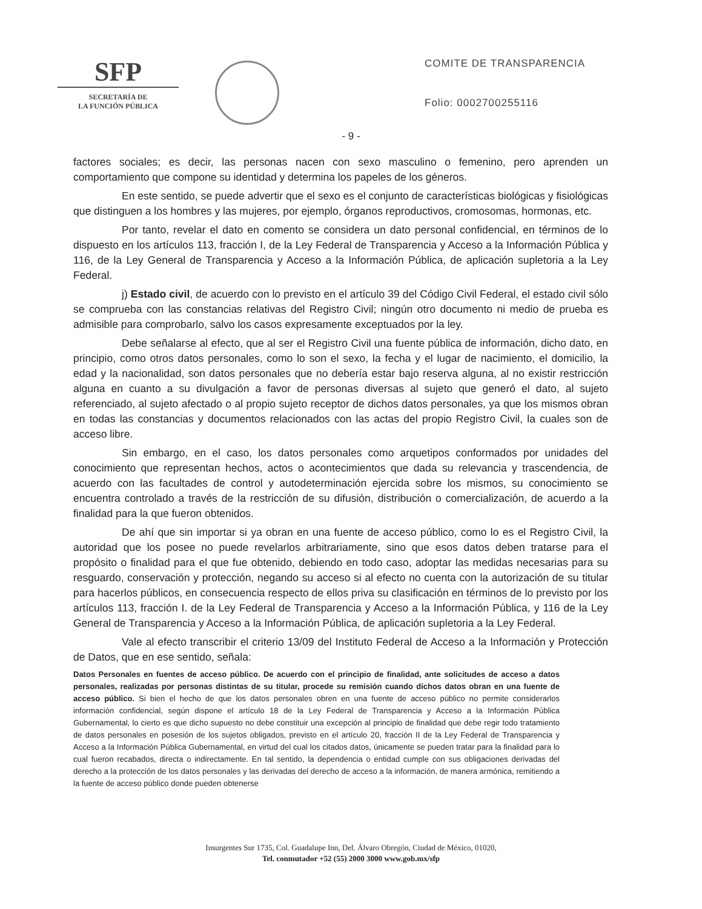SFP
SECRETARÍA DE
LA FUNCIÓN PÚBLICA
COMITE DE TRANSPARENCIA
Folio: 0002700255116
- 9 -
factores sociales; es decir, las personas nacen con sexo masculino o femenino, pero aprenden un comportamiento que compone su identidad y determina los papeles de los géneros.
En este sentido, se puede advertir que el sexo es el conjunto de características biológicas y fisiológicas que distinguen a los hombres y las mujeres, por ejemplo, órganos reproductivos, cromosomas, hormonas, etc.
Por tanto, revelar el dato en comento se considera un dato personal confidencial, en términos de lo dispuesto en los artículos 113, fracción I, de la Ley Federal de Transparencia y Acceso a la Información Pública y 116, de la Ley General de Transparencia y Acceso a la Información Pública, de aplicación supletoria a la Ley Federal.
j) Estado civil, de acuerdo con lo previsto en el artículo 39 del Código Civil Federal, el estado civil sólo se comprueba con las constancias relativas del Registro Civil; ningún otro documento ni medio de prueba es admisible para comprobarlo, salvo los casos expresamente exceptuados por la ley.
Debe señalarse al efecto, que al ser el Registro Civil una fuente pública de información, dicho dato, en principio, como otros datos personales, como lo son el sexo, la fecha y el lugar de nacimiento, el domicilio, la edad y la nacionalidad, son datos personales que no debería estar bajo reserva alguna, al no existir restricción alguna en cuanto a su divulgación a favor de personas diversas al sujeto que generó el dato, al sujeto referenciado, al sujeto afectado o al propio sujeto receptor de dichos datos personales, ya que los mismos obran en todas las constancias y documentos relacionados con las actas del propio Registro Civil, la cuales son de acceso libre.
Sin embargo, en el caso, los datos personales como arquetipos conformados por unidades del conocimiento que representan hechos, actos o acontecimientos que dada su relevancia y trascendencia, de acuerdo con las facultades de control y autodeterminación ejercida sobre los mismos, su conocimiento se encuentra controlado a través de la restricción de su difusión, distribución o comercialización, de acuerdo a la finalidad para la que fueron obtenidos.
De ahí que sin importar si ya obran en una fuente de acceso público, como lo es el Registro Civil, la autoridad que los posee no puede revelarlos arbitrariamente, sino que esos datos deben tratarse para el propósito o finalidad para el que fue obtenido, debiendo en todo caso, adoptar las medidas necesarias para su resguardo, conservación y protección, negando su acceso si al efecto no cuenta con la autorización de su titular para hacerlos públicos, en consecuencia respecto de ellos priva su clasificación en términos de lo previsto por los artículos 113, fracción I. de la Ley Federal de Transparencia y Acceso a la Información Pública, y 116 de la Ley General de Transparencia y Acceso a la Información Pública, de aplicación supletoria a la Ley Federal.
Vale al efecto transcribir el criterio 13/09 del Instituto Federal de Acceso a la Información y Protección de Datos, que en ese sentido, señala:
Datos Personales en fuentes de acceso público. De acuerdo con el principio de finalidad, ante solicitudes de acceso a datos personales, realizadas por personas distintas de su titular, procede su remisión cuando dichos datos obran en una fuente de acceso público. Si bien el hecho de que los datos personales obren en una fuente de acceso público no permite considerarlos información confidencial, según dispone el artículo 18 de la Ley Federal de Transparencia y Acceso a la Información Pública Gubernamental, lo cierto es que dicho supuesto no debe constituir una excepción al principio de finalidad que debe regir todo tratamiento de datos personales en posesión de los sujetos obligados, previsto en el artículo 20, fracción II de la Ley Federal de Transparencia y Acceso a la Información Pública Gubernamental, en virtud del cual los citados datos, únicamente se pueden tratar para la finalidad para lo cual fueron recabados, directa o indirectamente. En tal sentido, la dependencia o entidad cumple con sus obligaciones derivadas del derecho a la protección de los datos personales y las derivadas del derecho de acceso a la información, de manera armónica, remitiendo a la fuente de acceso público donde pueden obtenerse
Insurgentes Sur 1735, Col. Guadalupe Inn, Del. Álvaro Obregón, Ciudad de México, 01020,
Tel. conmutador +52 (55) 2000 3000 www.gob.mx/sfp